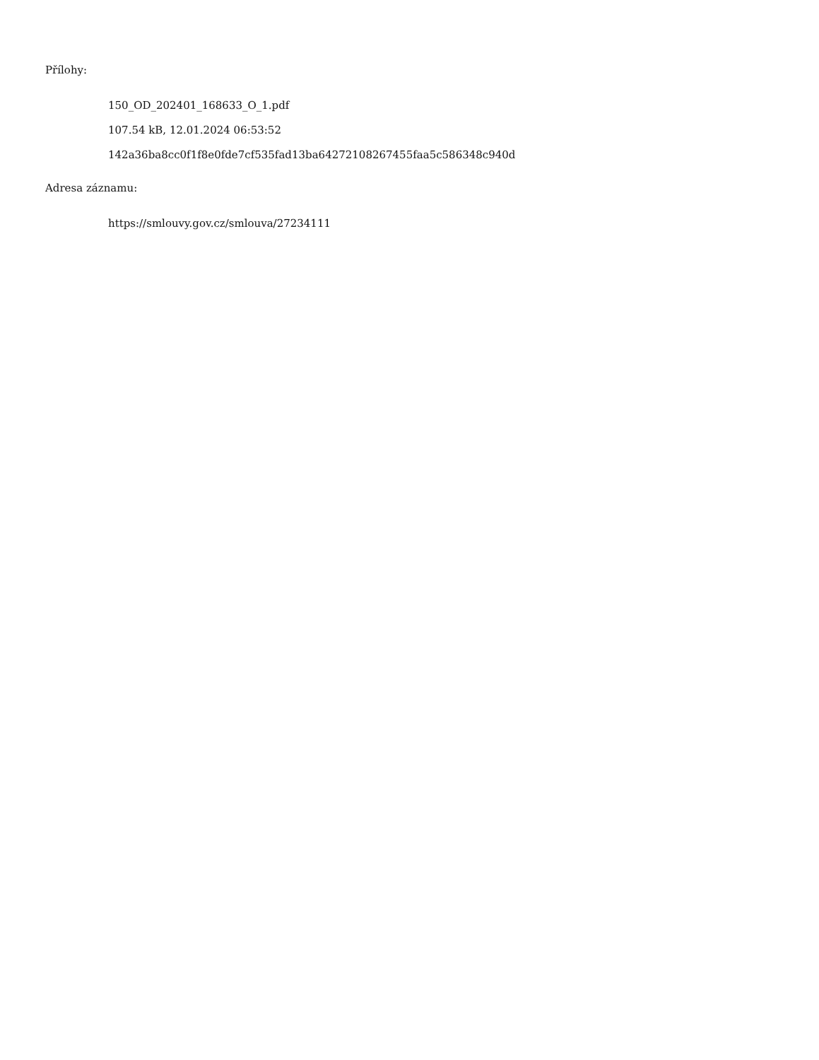Přílohy:
150_OD_202401_168633_O_1.pdf
107.54 kB, 12.01.2024 06:53:52
142a36ba8cc0f1f8e0fde7cf535fad13ba64272108267455faa5c586348c940d
Adresa záznamu:
https://smlouvy.gov.cz/smlouva/27234111